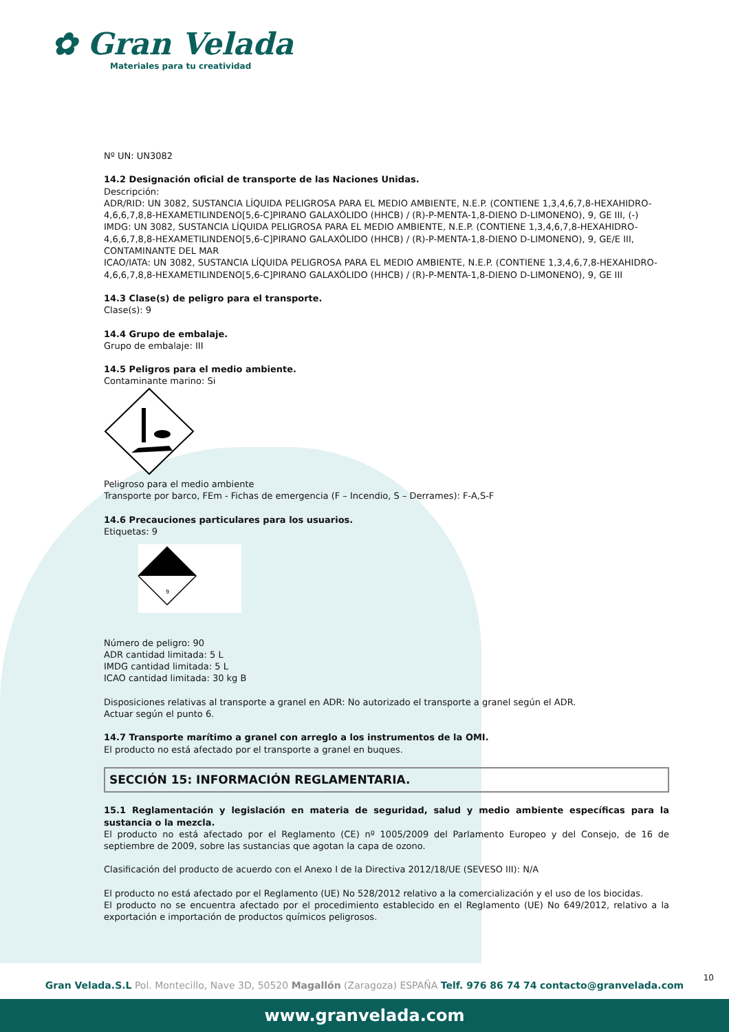✿ Gran Velada
Materiales para tu creatividad
Nº UN: UN3082
14.2 Designación oficial de transporte de las Naciones Unidas.
Descripción:
ADR/RID: UN 3082, SUSTANCIA LÍQUIDA PELIGROSA PARA EL MEDIO AMBIENTE, N.E.P. (CONTIENE 1,3,4,6,7,8-HEXAHIDRO-4,6,6,7,8,8-HEXAMETILINDENO[5,6-C]PIRANO GALAXÓLIDO (HHCB) / (R)-P-MENTA-1,8-DIENO D-LIMONENO), 9, GE III, (-)
IMDG: UN 3082, SUSTANCIA LÍQUIDA PELIGROSA PARA EL MEDIO AMBIENTE, N.E.P. (CONTIENE 1,3,4,6,7,8-HEXAHIDRO-4,6,6,7,8,8-HEXAMETILINDENO[5,6-C]PIRANO GALAXÓLIDO (HHCB) / (R)-P-MENTA-1,8-DIENO D-LIMONENO), 9, GE/E III, CONTAMINANTE DEL MAR
ICAO/IATA: UN 3082, SUSTANCIA LÍQUIDA PELIGROSA PARA EL MEDIO AMBIENTE, N.E.P. (CONTIENE 1,3,4,6,7,8-HEXAHIDRO-4,6,6,7,8,8-HEXAMETILINDENO[5,6-C]PIRANO GALAXÓLIDO (HHCB) / (R)-P-MENTA-1,8-DIENO D-LIMONENO), 9, GE III
14.3 Clase(s) de peligro para el transporte.
Clase(s): 9
14.4 Grupo de embalaje.
Grupo de embalaje: III
14.5 Peligros para el medio ambiente.
Contaminante marino: Si
Peligroso para el medio ambiente
Transporte por barco, FEm - Fichas de emergencia (F – Incendio, S – Derrames): F-A,S-F
14.6 Precauciones particulares para los usuarios.
Etiquetas: 9
9
Número de peligro: 90
ADR cantidad limitada: 5 L
IMDG cantidad limitada: 5 L
ICAO cantidad limitada: 30 kg B
Disposiciones relativas al transporte a granel en ADR: No autorizado el transporte a granel según el ADR.
Actuar según el punto 6.
14.7 Transporte marítimo a granel con arreglo a los instrumentos de la OMI.
El producto no está afectado por el transporte a granel en buques.
SECCIÓN 15: INFORMACIÓN REGLAMENTARIA.
15.1 Reglamentación y legislación en materia de seguridad, salud y medio ambiente específicas para la sustancia o la mezcla.
El producto no está afectado por el Reglamento (CE) nº 1005/2009 del Parlamento Europeo y del Consejo, de 16 de septiembre de 2009, sobre las sustancias que agotan la capa de ozono.
Clasificación del producto de acuerdo con el Anexo I de la Directiva 2012/18/UE (SEVESO III): N/A
El producto no está afectado por el Reglamento (UE) No 528/2012 relativo a la comercialización y el uso de los biocidas.
El producto no se encuentra afectado por el procedimiento establecido en el Reglamento (UE) No 649/2012, relativo a la exportación e importación de productos químicos peligrosos.
10
Gran Velada.S.L Pol. Montecillo, Nave 3D, 50520 Magallón (Zaragoza) ESPAÑA Telf. 976 86 74 74 contacto@granvelada.com
www.granvelada.com